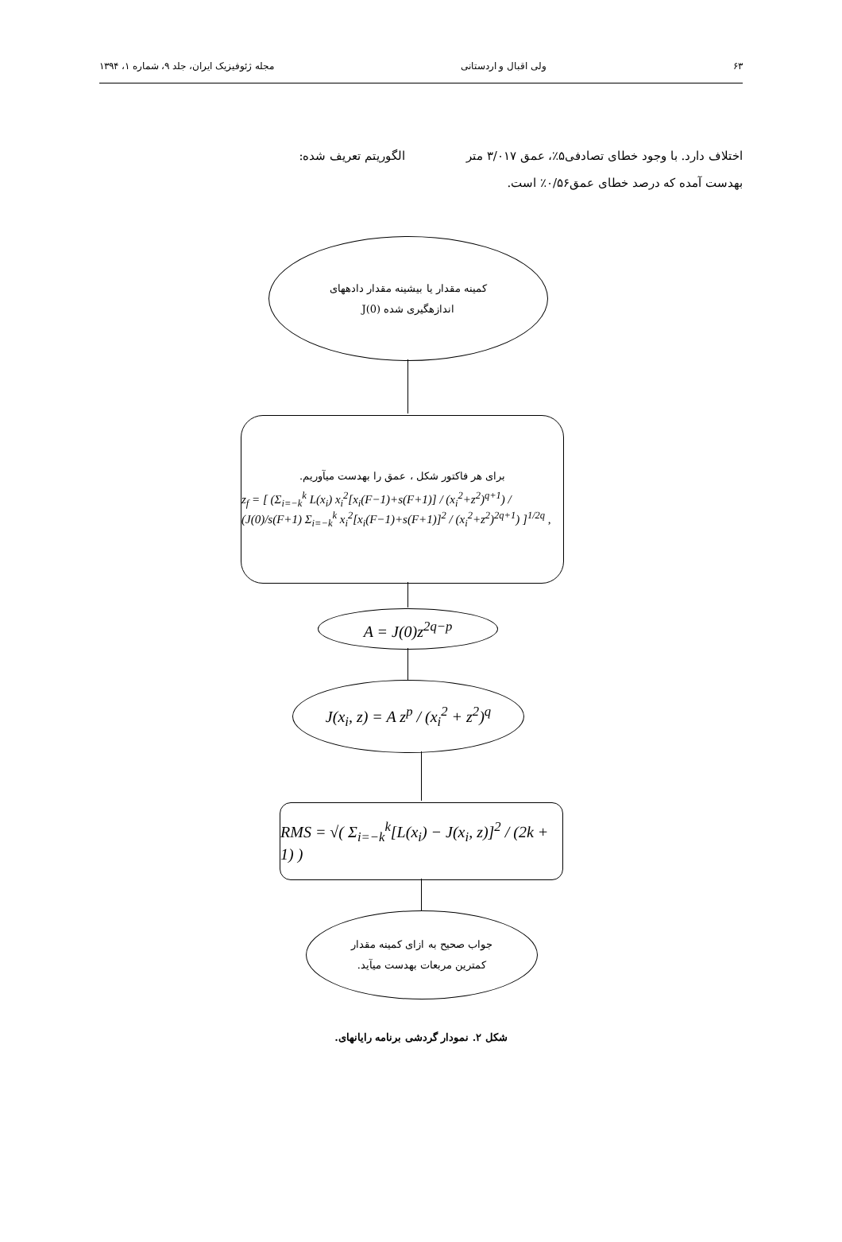۶۳ ولی اقبال و اردستانی مجله ژئوفیزیک ایران، جلد ۹، شماره ۱، ۱۳۹۴
اختلاف دارد. با وجود خطای تصادفی۵٪، عمق ۳/۰۱۷ متر بهدست آمده که درصد خطای عمق۰/۵۶٪ است.
الگوریتم تعریف شده:
کمینه مقدار یا بیشینه مقدار دادههای
اندازهگیری شده J(0)
برای هر فاکتور شکل ، عمق را بهدست میآوریم.
z<sub>f</sub> = [ (Σ<sub>i=−k</sub><sup>k</sup> L(x<sub>i</sub>) x<sub>i</sub><sup>2</sup>[x<sub>i</sub>(F−1)+s(F+1)] / (x<sub>i</sub><sup>2</sup>+z<sup>2</sup>)<sup>q+1</sup>) / (J(0)/s(F+1) Σ<sub>i=−k</sub><sup>k</sup> x<sub>i</sub><sup>2</sup>[x<sub>i</sub>(F−1)+s(F+1)]<sup>2</sup> / (x<sub>i</sub><sup>2</sup>+z<sup>2</sup>)<sup>2q+1</sup>) ]<sup>1/2q</sup> ,
A = J(0)z<sup>2q−p</sup>
J(x<sub>i</sub>, z) = A z<sup>p</sup> / (x<sub>i</sub><sup>2</sup> + z<sup>2</sup>)<sup>q</sup>
RMS = √( Σ<sub>i=−k</sub><sup>k</sup>[L(x<sub>i</sub>) − J(x<sub>i</sub>, z)]<sup>2</sup> / (2k + 1) )
جواب صحیح به ازای کمینه مقدار
کمترین مربعات بهدست میآید.
شکل ۲. نمودار گردشی برنامه رایانهای.